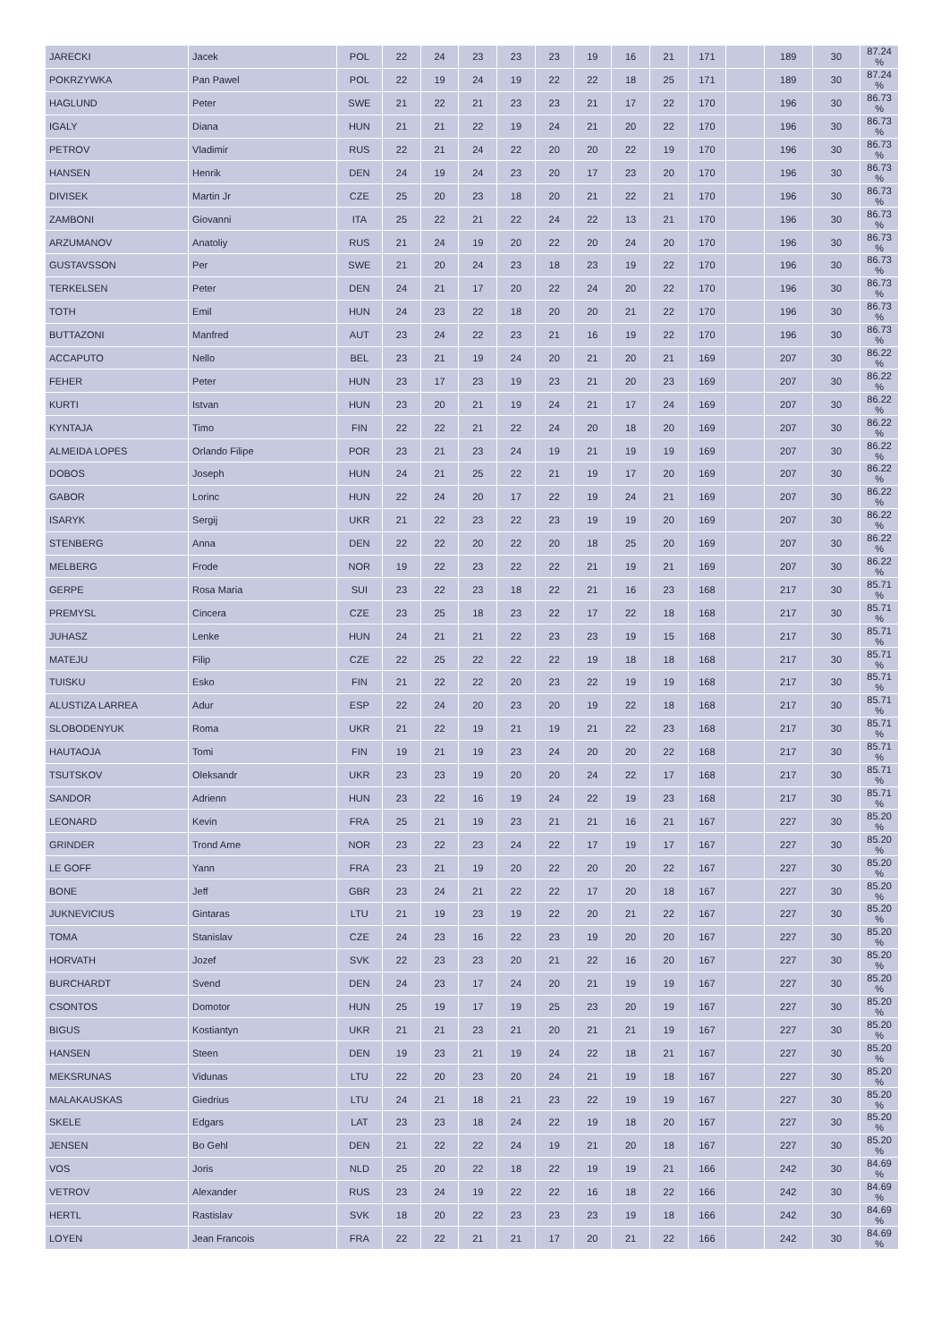| JARECKI | Jacek | POL | 22 | 24 | 23 | 23 | 23 | 19 | 16 | 21 | 171 | | 189 | 30 | 87.24 % |
| POKRZYWKA | Pan Pawel | POL | 22 | 19 | 24 | 19 | 22 | 22 | 18 | 25 | 171 | | 189 | 30 | 87.24 % |
| HAGLUND | Peter | SWE | 21 | 22 | 21 | 23 | 23 | 21 | 17 | 22 | 170 | | 196 | 30 | 86.73 % |
| IGALY | Diana | HUN | 21 | 21 | 22 | 19 | 24 | 21 | 20 | 22 | 170 | | 196 | 30 | 86.73 % |
| PETROV | Vladimir | RUS | 22 | 21 | 24 | 22 | 20 | 20 | 22 | 19 | 170 | | 196 | 30 | 86.73 % |
| HANSEN | Henrik | DEN | 24 | 19 | 24 | 23 | 20 | 17 | 23 | 20 | 170 | | 196 | 30 | 86.73 % |
| DIVISEK | Martin Jr | CZE | 25 | 20 | 23 | 18 | 20 | 21 | 22 | 21 | 170 | | 196 | 30 | 86.73 % |
| ZAMBONI | Giovanni | ITA | 25 | 22 | 21 | 22 | 24 | 22 | 13 | 21 | 170 | | 196 | 30 | 86.73 % |
| ARZUMANOV | Anatoliy | RUS | 21 | 24 | 19 | 20 | 22 | 20 | 24 | 20 | 170 | | 196 | 30 | 86.73 % |
| GUSTAVSSON | Per | SWE | 21 | 20 | 24 | 23 | 18 | 23 | 19 | 22 | 170 | | 196 | 30 | 86.73 % |
| TERKELSEN | Peter | DEN | 24 | 21 | 17 | 20 | 22 | 24 | 20 | 22 | 170 | | 196 | 30 | 86.73 % |
| TOTH | Emil | HUN | 24 | 23 | 22 | 18 | 20 | 20 | 21 | 22 | 170 | | 196 | 30 | 86.73 % |
| BUTTAZONI | Manfred | AUT | 23 | 24 | 22 | 23 | 21 | 16 | 19 | 22 | 170 | | 196 | 30 | 86.73 % |
| ACCAPUTO | Nello | BEL | 23 | 21 | 19 | 24 | 20 | 21 | 20 | 21 | 169 | | 207 | 30 | 86.22 % |
| FEHER | Peter | HUN | 23 | 17 | 23 | 19 | 23 | 21 | 20 | 23 | 169 | | 207 | 30 | 86.22 % |
| KURTI | Istvan | HUN | 23 | 20 | 21 | 19 | 24 | 21 | 17 | 24 | 169 | | 207 | 30 | 86.22 % |
| KYNTAJA | Timo | FIN | 22 | 22 | 21 | 22 | 24 | 20 | 18 | 20 | 169 | | 207 | 30 | 86.22 % |
| ALMEIDA LOPES | Orlando Filipe | POR | 23 | 21 | 23 | 24 | 19 | 21 | 19 | 19 | 169 | | 207 | 30 | 86.22 % |
| DOBOS | Joseph | HUN | 24 | 21 | 25 | 22 | 21 | 19 | 17 | 20 | 169 | | 207 | 30 | 86.22 % |
| GABOR | Lorinc | HUN | 22 | 24 | 20 | 17 | 22 | 19 | 24 | 21 | 169 | | 207 | 30 | 86.22 % |
| ISARYK | Sergij | UKR | 21 | 22 | 23 | 22 | 23 | 19 | 19 | 20 | 169 | | 207 | 30 | 86.22 % |
| STENBERG | Anna | DEN | 22 | 22 | 20 | 22 | 20 | 18 | 25 | 20 | 169 | | 207 | 30 | 86.22 % |
| MELBERG | Frode | NOR | 19 | 22 | 23 | 22 | 22 | 21 | 19 | 21 | 169 | | 207 | 30 | 86.22 % |
| GERPE | Rosa Maria | SUI | 23 | 22 | 23 | 18 | 22 | 21 | 16 | 23 | 168 | | 217 | 30 | 85.71 % |
| PREMYSL | Cincera | CZE | 23 | 25 | 18 | 23 | 22 | 17 | 22 | 18 | 168 | | 217 | 30 | 85.71 % |
| JUHASZ | Lenke | HUN | 24 | 21 | 21 | 22 | 23 | 23 | 19 | 15 | 168 | | 217 | 30 | 85.71 % |
| MATEJU | Filip | CZE | 22 | 25 | 22 | 22 | 22 | 19 | 18 | 18 | 168 | | 217 | 30 | 85.71 % |
| TUISKU | Esko | FIN | 21 | 22 | 22 | 20 | 23 | 22 | 19 | 19 | 168 | | 217 | 30 | 85.71 % |
| ALUSTIZA LARREA | Adur | ESP | 22 | 24 | 20 | 23 | 20 | 19 | 22 | 18 | 168 | | 217 | 30 | 85.71 % |
| SLOBODENYUK | Roma | UKR | 21 | 22 | 19 | 21 | 19 | 21 | 22 | 23 | 168 | | 217 | 30 | 85.71 % |
| HAUTAOJA | Tomi | FIN | 19 | 21 | 19 | 23 | 24 | 20 | 20 | 22 | 168 | | 217 | 30 | 85.71 % |
| TSUTSKOV | Oleksandr | UKR | 23 | 23 | 19 | 20 | 20 | 24 | 22 | 17 | 168 | | 217 | 30 | 85.71 % |
| SANDOR | Adrienn | HUN | 23 | 22 | 16 | 19 | 24 | 22 | 19 | 23 | 168 | | 217 | 30 | 85.71 % |
| LEONARD | Kevin | FRA | 25 | 21 | 19 | 23 | 21 | 21 | 16 | 21 | 167 | | 227 | 30 | 85.20 % |
| GRINDER | Trond Arne | NOR | 23 | 22 | 23 | 24 | 22 | 17 | 19 | 17 | 167 | | 227 | 30 | 85.20 % |
| LE GOFF | Yann | FRA | 23 | 21 | 19 | 20 | 22 | 20 | 20 | 22 | 167 | | 227 | 30 | 85.20 % |
| BONE | Jeff | GBR | 23 | 24 | 21 | 22 | 22 | 17 | 20 | 18 | 167 | | 227 | 30 | 85.20 % |
| JUKNEVICIUS | Gintaras | LTU | 21 | 19 | 23 | 19 | 22 | 20 | 21 | 22 | 167 | | 227 | 30 | 85.20 % |
| TOMA | Stanislav | CZE | 24 | 23 | 16 | 22 | 23 | 19 | 20 | 20 | 167 | | 227 | 30 | 85.20 % |
| HORVATH | Jozef | SVK | 22 | 23 | 23 | 20 | 21 | 22 | 16 | 20 | 167 | | 227 | 30 | 85.20 % |
| BURCHARDT | Svend | DEN | 24 | 23 | 17 | 24 | 20 | 21 | 19 | 19 | 167 | | 227 | 30 | 85.20 % |
| CSONTOS | Domotor | HUN | 25 | 19 | 17 | 19 | 25 | 23 | 20 | 19 | 167 | | 227 | 30 | 85.20 % |
| BIGUS | Kostiantyn | UKR | 21 | 21 | 23 | 21 | 20 | 21 | 21 | 19 | 167 | | 227 | 30 | 85.20 % |
| HANSEN | Steen | DEN | 19 | 23 | 21 | 19 | 24 | 22 | 18 | 21 | 167 | | 227 | 30 | 85.20 % |
| MEKSRUNAS | Vidunas | LTU | 22 | 20 | 23 | 20 | 24 | 21 | 19 | 18 | 167 | | 227 | 30 | 85.20 % |
| MALAKAUSKAS | Giedrius | LTU | 24 | 21 | 18 | 21 | 23 | 22 | 19 | 19 | 167 | | 227 | 30 | 85.20 % |
| SKELE | Edgars | LAT | 23 | 23 | 18 | 24 | 22 | 19 | 18 | 20 | 167 | | 227 | 30 | 85.20 % |
| JENSEN | Bo Gehl | DEN | 21 | 22 | 22 | 24 | 19 | 21 | 20 | 18 | 167 | | 227 | 30 | 85.20 % |
| VOS | Joris | NLD | 25 | 20 | 22 | 18 | 22 | 19 | 19 | 21 | 166 | | 242 | 30 | 84.69 % |
| VETROV | Alexander | RUS | 23 | 24 | 19 | 22 | 22 | 16 | 18 | 22 | 166 | | 242 | 30 | 84.69 % |
| HERTL | Rastislav | SVK | 18 | 20 | 22 | 23 | 23 | 23 | 19 | 18 | 166 | | 242 | 30 | 84.69 % |
| LOYEN | Jean Francois | FRA | 22 | 22 | 21 | 21 | 17 | 20 | 21 | 22 | 166 | | 242 | 30 | 84.69 % |